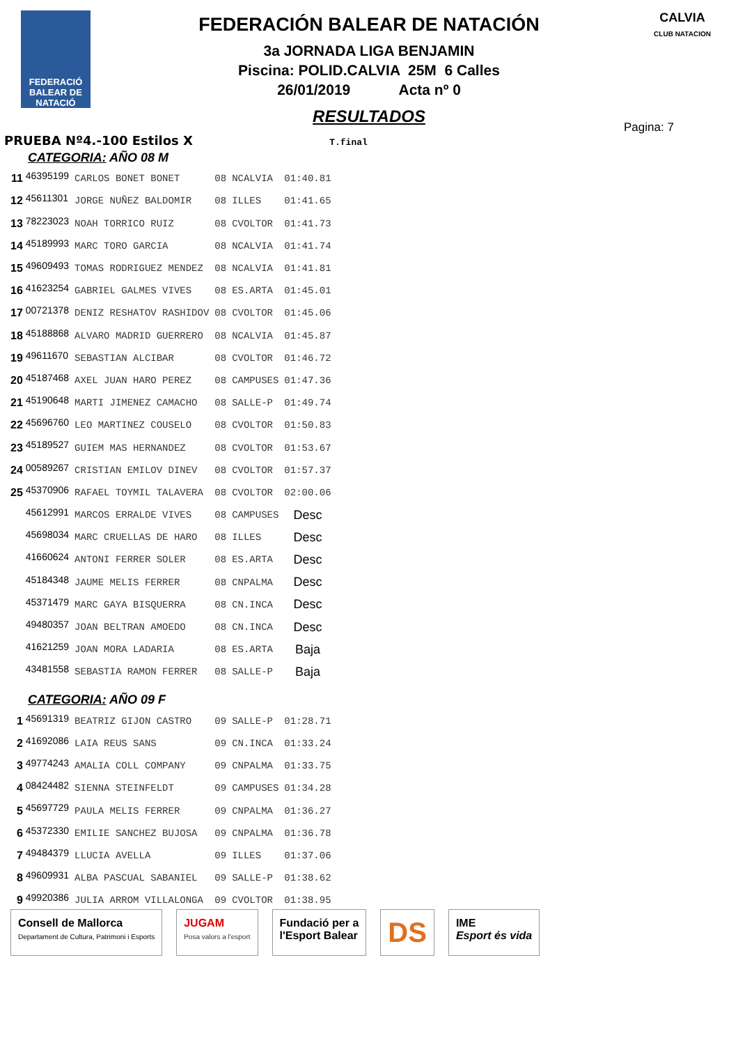FEDERACIÓ BALEAR DE NATACIÓ
FEDERACIÓN BALEAR DE NATACIÓN
3a JORNADA LIGA BENJAMIN
Piscina: POLID.CALVIA 25M 6 Calles
26/01/2019 Acta nº 0
RESULTADOS
CALVIA
CLUB NATACION
Pagina: 7
PRUEBA Nº4.-100 Estilos X T.final
| CATEGORIA: AÑO 08 M | | | | | |
| 11 | 46395199 | CARLOS BONET BONET | 08 | NCALVIA | 01:40.81 |
| 12 | 45611301 | JORGE NUÑEZ BALDOMIR | 08 | ILLES | 01:41.65 |
| 13 | 78223023 | NOAH TORRICO RUIZ | 08 | CVOLTOR | 01:41.73 |
| 14 | 45189993 | MARC TORO GARCIA | 08 | NCALVIA | 01:41.74 |
| 15 | 49609493 | TOMAS RODRIGUEZ MENDEZ | 08 | NCALVIA | 01:41.81 |
| 16 | 41623254 | GABRIEL GALMES VIVES | 08 | ES.ARTA | 01:45.01 |
| 17 | 00721378 | DENIZ RESHATOV RASHIDOV | 08 | CVOLTOR | 01:45.06 |
| 18 | 45188868 | ALVARO MADRID GUERRERO | 08 | NCALVIA | 01:45.87 |
| 19 | 49611670 | SEBASTIAN ALCIBAR | 08 | CVOLTOR | 01:46.72 |
| 20 | 45187468 | AXEL JUAN HARO PEREZ | 08 | CAMPUSES | 01:47.36 |
| 21 | 45190648 | MARTI JIMENEZ CAMACHO | 08 | SALLE-P | 01:49.74 |
| 22 | 45696760 | LEO MARTINEZ COUSELO | 08 | CVOLTOR | 01:50.83 |
| 23 | 45189527 | GUIEM MAS HERNANDEZ | 08 | CVOLTOR | 01:53.67 |
| 24 | 00589267 | CRISTIAN EMILOV DINEV | 08 | CVOLTOR | 01:57.37 |
| 25 | 45370906 | RAFAEL TOYMIL TALAVERA | 08 | CVOLTOR | 02:00.06 |
| | 45612991 | MARCOS ERRALDE VIVES | 08 | CAMPUSES | Desc |
| | 45698034 | MARC CRUELLAS DE HARO | 08 | ILLES | Desc |
| | 41660624 | ANTONI FERRER SOLER | 08 | ES.ARTA | Desc |
| | 45184348 | JAUME MELIS FERRER | 08 | CNPALMA | Desc |
| | 45371479 | MARC GAYA BISQUERRA | 08 | CN.INCA | Desc |
| | 49480357 | JOAN BELTRAN AMOEDO | 08 | CN.INCA | Desc |
| | 41621259 | JOAN MORA LADARIA | 08 | ES.ARTA | Baja |
| | 43481558 | SEBASTIA RAMON FERRER | 08 | SALLE-P | Baja |
| CATEGORIA: AÑO 09 F | | | | | |
| 1 | 45691319 | BEATRIZ GIJON CASTRO | 09 | SALLE-P | 01:28.71 |
| 2 | 41692086 | LAIA REUS SANS | 09 | CN.INCA | 01:33.24 |
| 3 | 49774243 | AMALIA COLL COMPANY | 09 | CNPALMA | 01:33.75 |
| 4 | 08424482 | SIENNA STEINFELDT | 09 | CAMPUSES | 01:34.28 |
| 5 | 45697729 | PAULA MELIS FERRER | 09 | CNPALMA | 01:36.27 |
| 6 | 45372330 | EMILIE SANCHEZ BUJOSA | 09 | CNPALMA | 01:36.78 |
| 7 | 49484379 | LLUCIA AVELLA | 09 | ILLES | 01:37.06 |
| 8 | 49609931 | ALBA PASCUAL SABANIEL | 09 | SALLE-P | 01:38.62 |
| 9 | 49920386 | JULIA ARROM VILLALONGA | 09 | CVOLTOR | 01:38.95 |
Consell de Mallorca
Departament de Cultura, Patrimoni i Esports
JUGAM
Posa valors a l'esport
Fundació per a
l'Esport Balear
DS
IME
Esport és vida